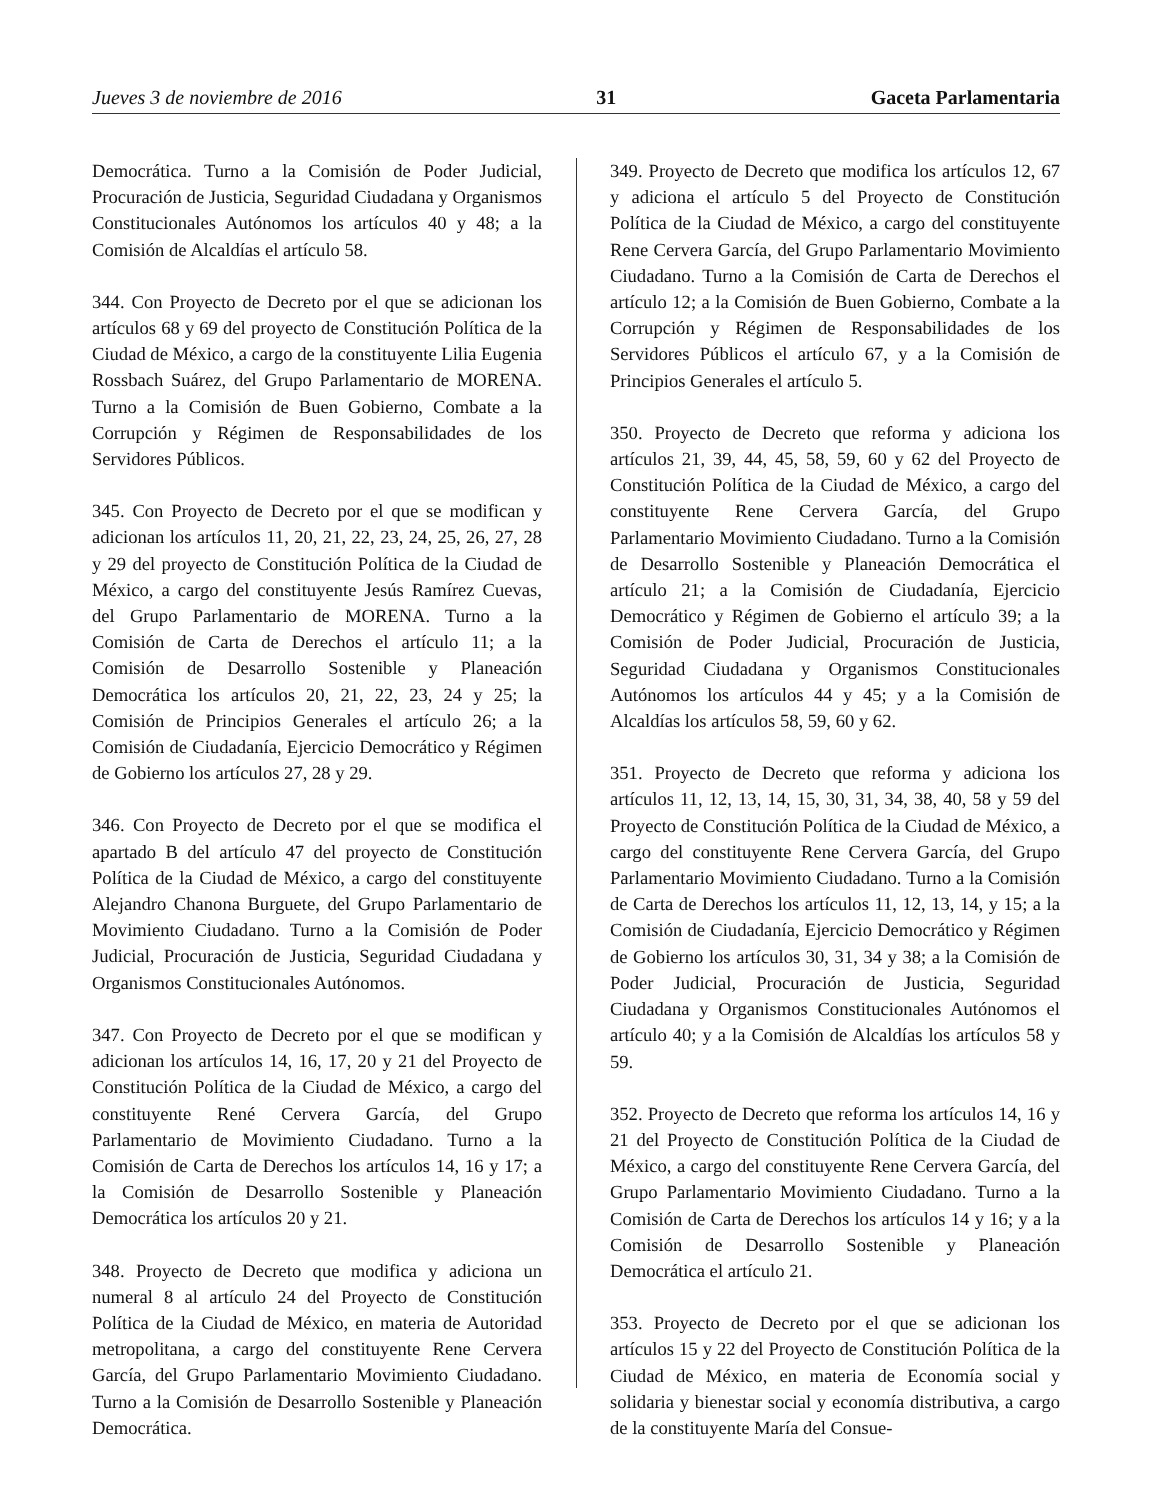Jueves 3 de noviembre de 2016 31 Gaceta Parlamentaria
Democrática. Turno a la Comisión de Poder Judicial, Procuración de Justicia, Seguridad Ciudadana y Organismos Constitucionales Autónomos los artículos 40 y 48; a la Comisión de Alcaldías el artículo 58.
344. Con Proyecto de Decreto por el que se adicionan los artículos 68 y 69 del proyecto de Constitución Política de la Ciudad de México, a cargo de la constituyente Lilia Eugenia Rossbach Suárez, del Grupo Parlamentario de MORENA. Turno a la Comisión de Buen Gobierno, Combate a la Corrupción y Régimen de Responsabilidades de los Servidores Públicos.
345. Con Proyecto de Decreto por el que se modifican y adicionan los artículos 11, 20, 21, 22, 23, 24, 25, 26, 27, 28 y 29 del proyecto de Constitución Política de la Ciudad de México, a cargo del constituyente Jesús Ramírez Cuevas, del Grupo Parlamentario de MORENA. Turno a la Comisión de Carta de Derechos el artículo 11; a la Comisión de Desarrollo Sostenible y Planeación Democrática los artículos 20, 21, 22, 23, 24 y 25; la Comisión de Principios Generales el artículo 26; a la Comisión de Ciudadanía, Ejercicio Democrático y Régimen de Gobierno los artículos 27, 28 y 29.
346. Con Proyecto de Decreto por el que se modifica el apartado B del artículo 47 del proyecto de Constitución Política de la Ciudad de México, a cargo del constituyente Alejandro Chanona Burguete, del Grupo Parlamentario de Movimiento Ciudadano. Turno a la Comisión de Poder Judicial, Procuración de Justicia, Seguridad Ciudadana y Organismos Constitucionales Autónomos.
347. Con Proyecto de Decreto por el que se modifican y adicionan los artículos 14, 16, 17, 20 y 21 del Proyecto de Constitución Política de la Ciudad de México, a cargo del constituyente René Cervera García, del Grupo Parlamentario de Movimiento Ciudadano. Turno a la Comisión de Carta de Derechos los artículos 14, 16 y 17; a la Comisión de Desarrollo Sostenible y Planeación Democrática los artículos 20 y 21.
348. Proyecto de Decreto que modifica y adiciona un numeral 8 al artículo 24 del Proyecto de Constitución Política de la Ciudad de México, en materia de Autoridad metropolitana, a cargo del constituyente Rene Cervera García, del Grupo Parlamentario Movimiento Ciudadano. Turno a la Comisión de Desarrollo Sostenible y Planeación Democrática.
349. Proyecto de Decreto que modifica los artículos 12, 67 y adiciona el artículo 5 del Proyecto de Constitución Política de la Ciudad de México, a cargo del constituyente Rene Cervera García, del Grupo Parlamentario Movimiento Ciudadano. Turno a la Comisión de Carta de Derechos el artículo 12; a la Comisión de Buen Gobierno, Combate a la Corrupción y Régimen de Responsabilidades de los Servidores Públicos el artículo 67, y a la Comisión de Principios Generales el artículo 5.
350. Proyecto de Decreto que reforma y adiciona los artículos 21, 39, 44, 45, 58, 59, 60 y 62 del Proyecto de Constitución Política de la Ciudad de México, a cargo del constituyente Rene Cervera García, del Grupo Parlamentario Movimiento Ciudadano. Turno a la Comisión de Desarrollo Sostenible y Planeación Democrática el artículo 21; a la Comisión de Ciudadanía, Ejercicio Democrático y Régimen de Gobierno el artículo 39; a la Comisión de Poder Judicial, Procuración de Justicia, Seguridad Ciudadana y Organismos Constitucionales Autónomos los artículos 44 y 45; y a la Comisión de Alcaldías los artículos 58, 59, 60 y 62.
351. Proyecto de Decreto que reforma y adiciona los artículos 11, 12, 13, 14, 15, 30, 31, 34, 38, 40, 58 y 59 del Proyecto de Constitución Política de la Ciudad de México, a cargo del constituyente Rene Cervera García, del Grupo Parlamentario Movimiento Ciudadano. Turno a la Comisión de Carta de Derechos los artículos 11, 12, 13, 14, y 15; a la Comisión de Ciudadanía, Ejercicio Democrático y Régimen de Gobierno los artículos 30, 31, 34 y 38; a la Comisión de Poder Judicial, Procuración de Justicia, Seguridad Ciudadana y Organismos Constitucionales Autónomos el artículo 40; y a la Comisión de Alcaldías los artículos 58 y 59.
352. Proyecto de Decreto que reforma los artículos 14, 16 y 21 del Proyecto de Constitución Política de la Ciudad de México, a cargo del constituyente Rene Cervera García, del Grupo Parlamentario Movimiento Ciudadano. Turno a la Comisión de Carta de Derechos los artículos 14 y 16; y a la Comisión de Desarrollo Sostenible y Planeación Democrática el artículo 21.
353. Proyecto de Decreto por el que se adicionan los artículos 15 y 22 del Proyecto de Constitución Política de la Ciudad de México, en materia de Economía social y solidaria y bienestar social y economía distributiva, a cargo de la constituyente María del Consue-